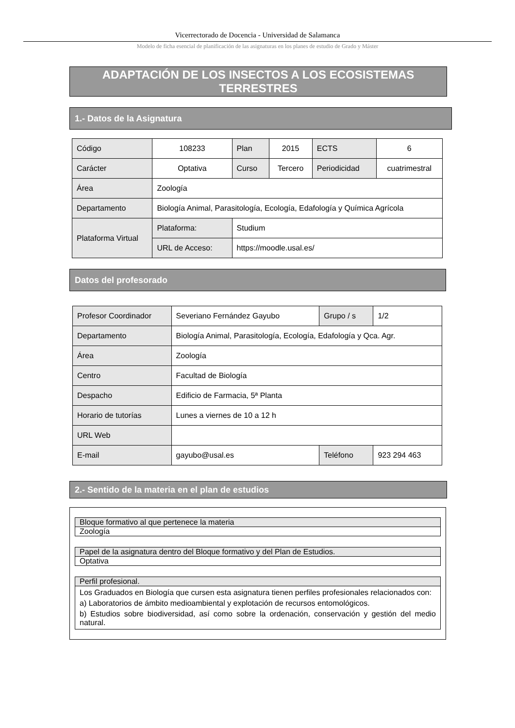Vicerrectorado de Docencia - Universidad de Salamanca
Modelo de ficha esencial de planificación de las asignaturas en los planes de estudio de Grado y Máster
ADAPTACIÓN DE LOS INSECTOS A LOS ECOSISTEMAS TERRESTRES
1.- Datos de la Asignatura
| Código | 108233 | Plan | 2015 | ECTS | 6 |
| Carácter | Optativa | Curso | Tercero | Periodicidad | cuatrimestral |
| Área | Zoología | | | | |
| Departamento | Biología Animal, Parasitología, Ecología, Edafología y Química Agrícola | | | | |
| Plataforma Virtual | Plataforma: | Studium | | | |
| | URL de Acceso: | https://moodle.usal.es/ | | | |
Datos del profesorado
| Profesor Coordinador | Severiano Fernández Gayubo | Grupo / s | 1/2 |
| Departamento | Biología Animal, Parasitología, Ecología, Edafología y Qca. Agr. | | |
| Área | Zoología | | |
| Centro | Facultad de Biología | | |
| Despacho | Edificio de Farmacia, 5ª Planta | | |
| Horario de tutorías | Lunes a viernes de 10 a 12 h | | |
| URL Web | | | |
| E-mail | gayubo@usal.es | Teléfono | 923 294 463 |
2.- Sentido de la materia en el plan de estudios
Bloque formativo al que pertenece la materia
Zoología
Papel de la asignatura dentro del Bloque formativo y del Plan de Estudios.
Optativa
Perfil profesional.
Los Graduados en Biología que cursen esta asignatura tienen perfiles profesionales relacionados con:
a) Laboratorios de ámbito medioambiental y explotación de recursos entomológicos.
b) Estudios sobre biodiversidad, así como sobre la ordenación, conservación y gestión del medio natural.